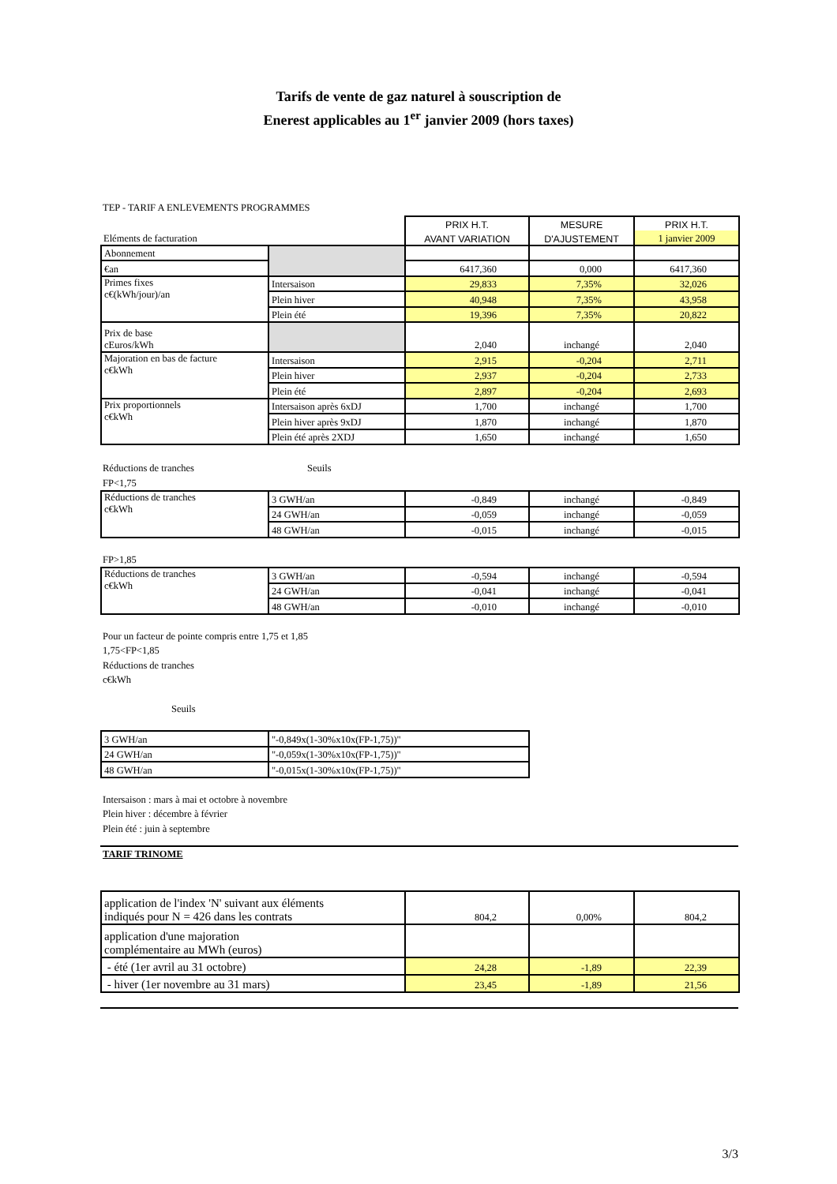Tarifs de vente de gaz naturel à souscription de
Enerest applicables au 1<sup>er</sup> janvier 2009 (hors taxes)
TEP - TARIF A ENLEVEMENTS PROGRAMMES
| Eléments de facturation | | PRIX H.T. | MESURE | PRIX H.T. |
| | | AVANT VARIATION | D'AJUSTEMENT | 1 janvier 2009 |
| Abonnement | | | | |
| €an | | 6417,360 | 0,000 | 6417,360 |
| Primes fixes c€(kWh/jour)/an | Intersaison | 29,833 | 7,35% | 32,026 |
| | Plein hiver | 40,948 | 7,35% | 43,958 |
| | Plein été | 19,396 | 7,35% | 20,822 |
| Prix de base cEuros/kWh | | 2,040 | inchangé | 2,040 |
| Majoration en bas de facture c€kWh | Intersaison | 2,915 | -0,204 | 2,711 |
| | Plein hiver | 2,937 | -0,204 | 2,733 |
| | Plein été | 2,897 | -0,204 | 2,693 |
| Prix proportionnels c€kWh | Intersaison après 6xDJ | 1,700 | inchangé | 1,700 |
| | Plein hiver après 9xDJ | 1,870 | inchangé | 1,870 |
| | Plein été après 2XDJ | 1,650 | inchangé | 1,650 |
Réductions de tranches Seuils
FP<1,75
| Réductions de tranches c€kWh | 3 GWH/an | -0,849 | inchangé | -0,849 |
| | 24 GWH/an | -0,059 | inchangé | -0,059 |
| | 48 GWH/an | -0,015 | inchangé | -0,015 |
FP>1,85
| Réductions de tranches c€kWh | 3 GWH/an | -0,594 | inchangé | -0,594 |
| | 24 GWH/an | -0,041 | inchangé | -0,041 |
| | 48 GWH/an | -0,010 | inchangé | -0,010 |
Pour un facteur de pointe compris entre 1,75 et 1,85
1,75<FP<1,85
Réductions de tranches
c€kWh
Seuils
| 3 GWH/an | "-0,849x(1-30%x10x(FP-1,75))" |
| 24 GWH/an | "-0,059x(1-30%x10x(FP-1,75))" |
| 48 GWH/an | "-0,015x(1-30%x10x(FP-1,75))" |
Intersaison : mars à mai et octobre à novembre
Plein hiver : décembre à février
Plein été : juin à septembre
TARIF TRINOME
| application de l'index 'N' suivant aux éléments indiqués pour N = 426 dans les contrats | 804,2 | 0,00% | 804,2 |
| application d'une majoration complémentaire au MWh (euros) | | | |
| - été (1er avril au 31 octobre) | 24,28 | -1,89 | 22,39 |
| - hiver (1er novembre au 31 mars) | 23,45 | -1,89 | 21,56 |
3/3